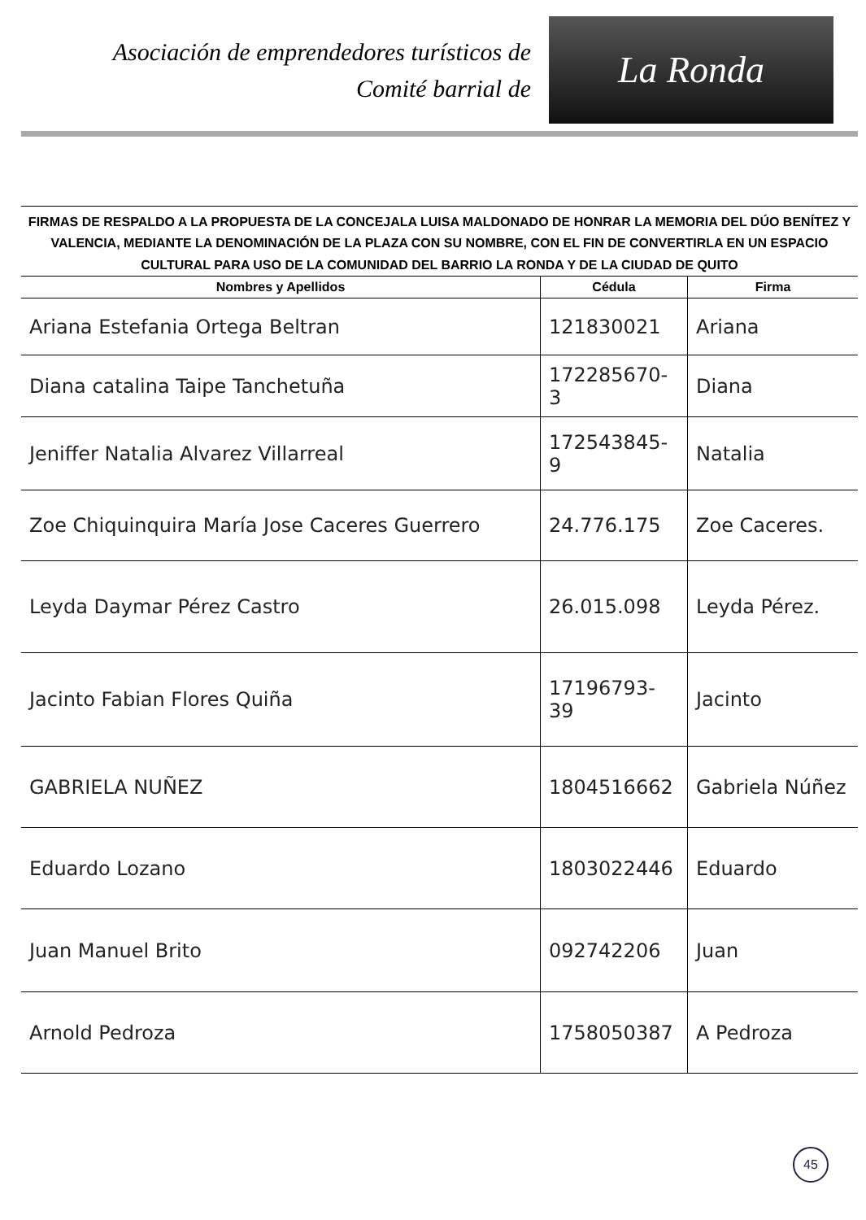Asociación de emprendedores turísticos de
Comité barrial de
La Ronda
FIRMAS DE RESPALDO A LA PROPUESTA DE LA CONCEJALA LUISA MALDONADO DE HONRAR LA MEMORIA DEL DÚO BENÍTEZ Y VALENCIA, MEDIANTE LA DENOMINACIÓN DE LA PLAZA CON SU NOMBRE, CON EL FIN DE CONVERTIRLA EN UN ESPACIO CULTURAL PARA USO DE LA COMUNIDAD DEL BARRIO LA RONDA Y DE LA CIUDAD DE QUITO
| Nombres y Apellidos | Cédula | Firma |
| --- | --- | --- |
| Ariana Estefania Ortega Beltran | 121830021 | Ariana |
| Diana catalina Taipe Tanchetuña | 172285670-3 | Diana |
| Jeniffer Natalia Alvarez Villarreal | 172543845-9 | Natalia |
| Zoe Chiquinquira María Jose Caceres Guerrero | 24.776.175 | Zoe Caceres. |
| Leyda Daymar Pérez Castro | 26.015.098 | Leyda Pérez. |
| Jacinto Fabian Flores Quiña | 17196793-39 | Jacinto |
| GABRIELA NUÑEZ | 1804516662 | Gabriela Núñez |
| Eduardo Lozano | 1803022446 | Eduardo |
| Juan Manuel Brito | 092742206 | Juan |
| Arnold Pedroza | 1758050387 | A Pedroza |
45